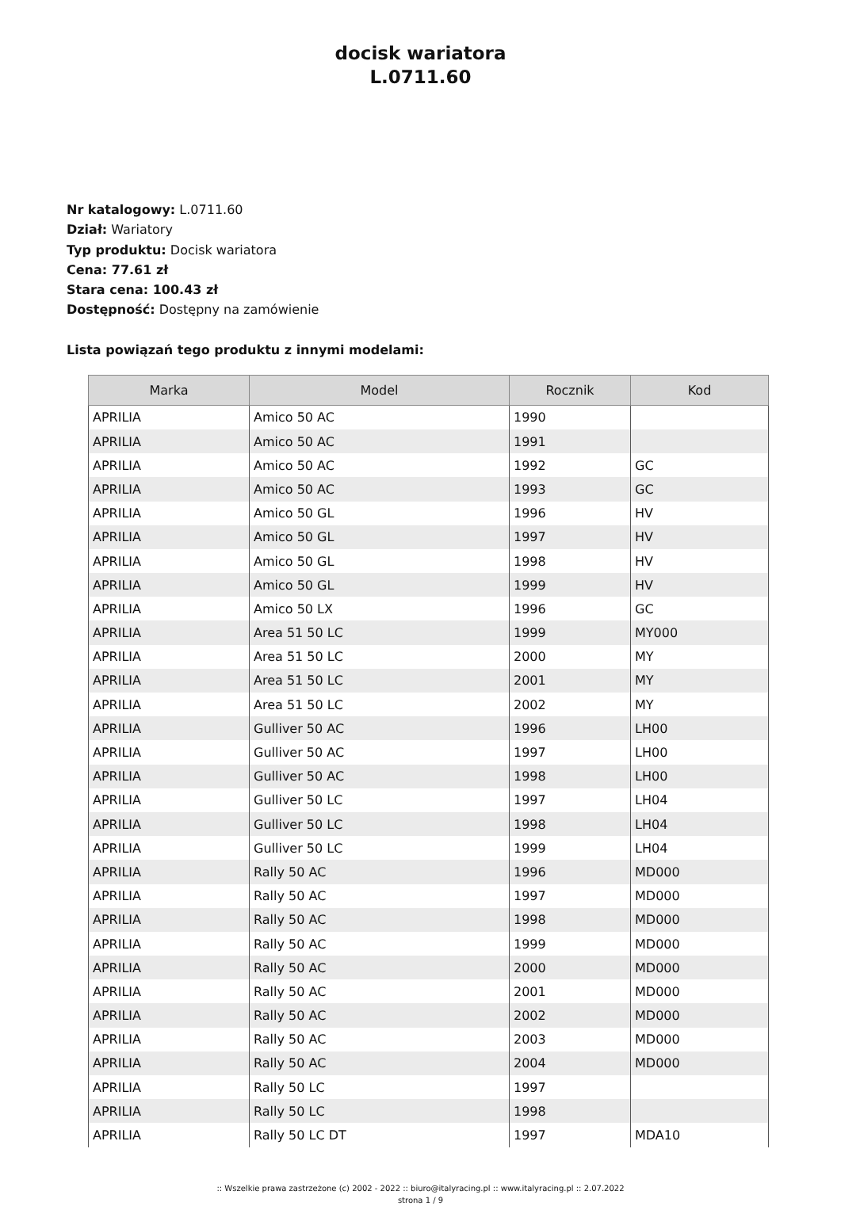docisk wariatora
L.0711.60
Nr katalogowy: L.0711.60
Dział: Wariatory
Typ produktu: Docisk wariatora
Cena: 77.61 zł
Stara cena: 100.43 zł
Dostępność: Dostępny na zamówienie
Lista powiązań tego produktu z innymi modelami:
| Marka | Model | Rocznik | Kod |
| --- | --- | --- | --- |
| APRILIA | Amico 50 AC | 1990 | |
| APRILIA | Amico 50 AC | 1991 | |
| APRILIA | Amico 50 AC | 1992 | GC |
| APRILIA | Amico 50 AC | 1993 | GC |
| APRILIA | Amico 50 GL | 1996 | HV |
| APRILIA | Amico 50 GL | 1997 | HV |
| APRILIA | Amico 50 GL | 1998 | HV |
| APRILIA | Amico 50 GL | 1999 | HV |
| APRILIA | Amico 50 LX | 1996 | GC |
| APRILIA | Area 51 50 LC | 1999 | MY000 |
| APRILIA | Area 51 50 LC | 2000 | MY |
| APRILIA | Area 51 50 LC | 2001 | MY |
| APRILIA | Area 51 50 LC | 2002 | MY |
| APRILIA | Gulliver 50 AC | 1996 | LH00 |
| APRILIA | Gulliver 50 AC | 1997 | LH00 |
| APRILIA | Gulliver 50 AC | 1998 | LH00 |
| APRILIA | Gulliver 50 LC | 1997 | LH04 |
| APRILIA | Gulliver 50 LC | 1998 | LH04 |
| APRILIA | Gulliver 50 LC | 1999 | LH04 |
| APRILIA | Rally 50 AC | 1996 | MD000 |
| APRILIA | Rally 50 AC | 1997 | MD000 |
| APRILIA | Rally 50 AC | 1998 | MD000 |
| APRILIA | Rally 50 AC | 1999 | MD000 |
| APRILIA | Rally 50 AC | 2000 | MD000 |
| APRILIA | Rally 50 AC | 2001 | MD000 |
| APRILIA | Rally 50 AC | 2002 | MD000 |
| APRILIA | Rally 50 AC | 2003 | MD000 |
| APRILIA | Rally 50 AC | 2004 | MD000 |
| APRILIA | Rally 50 LC | 1997 | |
| APRILIA | Rally 50 LC | 1998 | |
| APRILIA | Rally 50 LC DT | 1997 | MDA10 |
:: Wszelkie prawa zastrzeżone (c) 2002 - 2022 :: biuro@italyracing.pl :: www.italyracing.pl :: 2.07.2022
strona 1 / 9